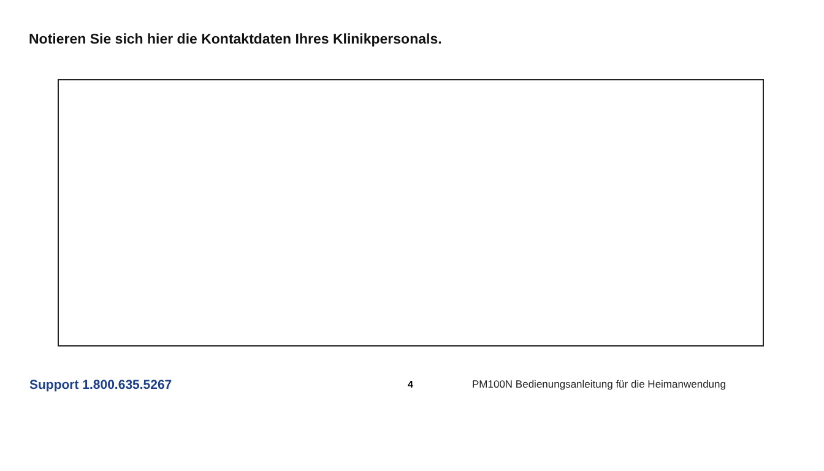Notieren Sie sich hier die Kontaktdaten Ihres Klinikpersonals.
Support 1.800.635.5267 4 PM100N Bedienungsanleitung für die Heimanwendung